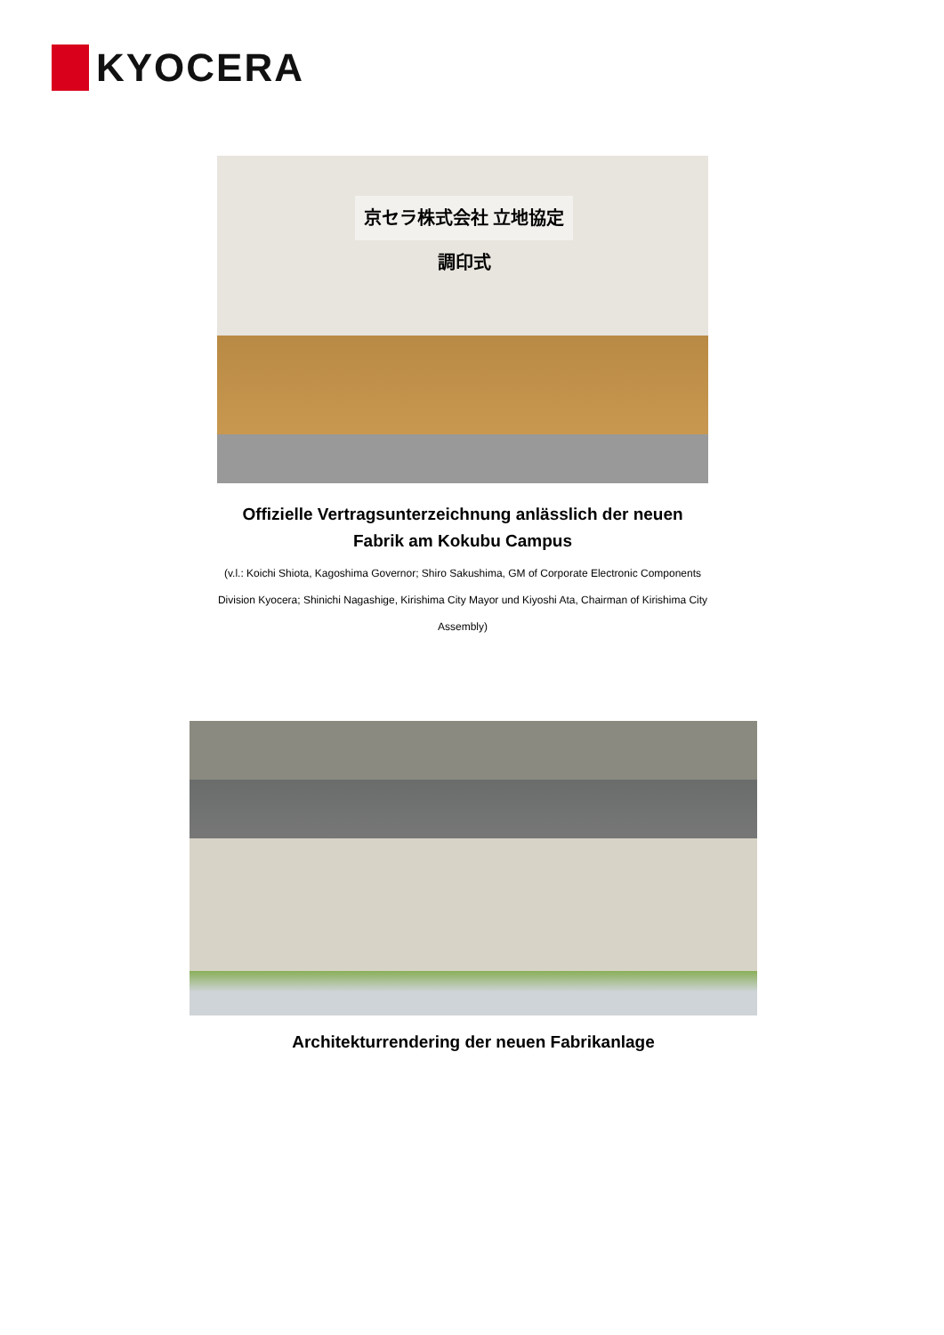KYOCERA
京セラ株式会社 立地協定調印式
Offizielle Vertragsunterzeichnung anlässlich der neuen Fabrik am Kokubu Campus
(v.l.: Koichi Shiota, Kagoshima Governor; Shiro Sakushima, GM of Corporate Electronic Components Division Kyocera; Shinichi Nagashige, Kirishima City Mayor und Kiyoshi Ata, Chairman of Kirishima City Assembly)
Architekturrendering der neuen Fabrikanlage